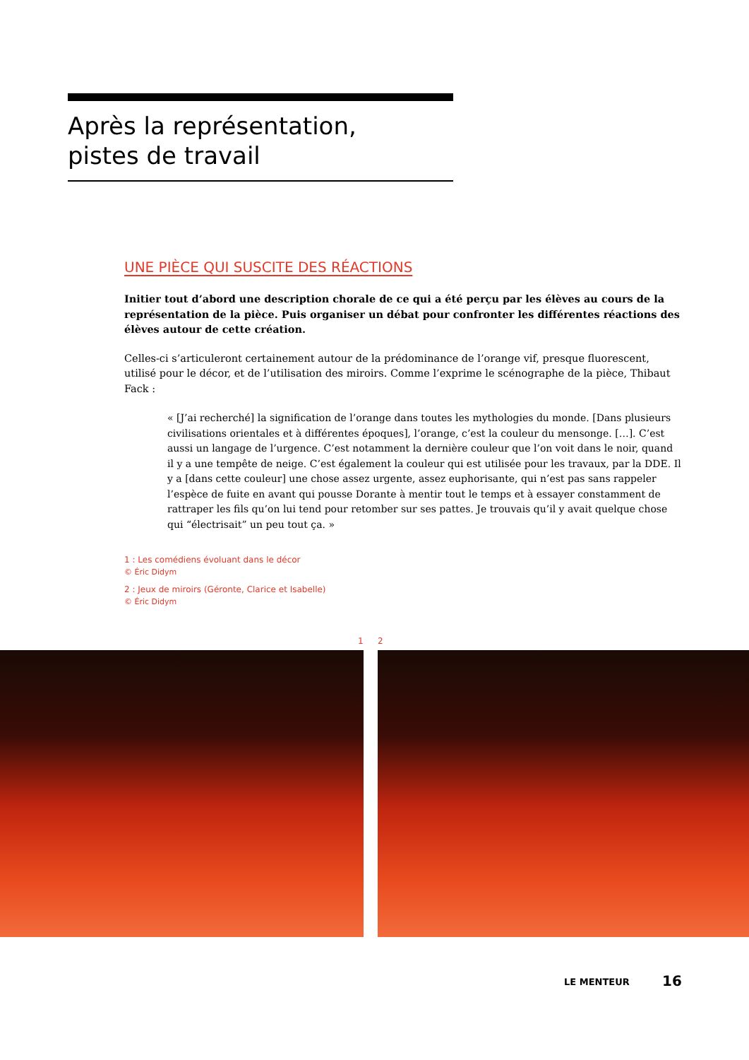Après la représentation,
pistes de travail
UNE PIÈCE QUI SUSCITE DES RÉACTIONS
Initier tout d’abord une description chorale de ce qui a été perçu par les élèves au cours de la représentation de la pièce. Puis organiser un débat pour confronter les différentes réactions des élèves autour de cette création.
Celles-ci s’articuleront certainement autour de la prédominance de l’orange vif, presque fluorescent, utilisé pour le décor, et de l’utilisation des miroirs. Comme l’exprime le scénographe de la pièce, Thibaut Fack :
« [J’ai recherché] la signification de l’orange dans toutes les mythologies du monde. [Dans plusieurs civilisations orientales et à différentes époques], l’orange, c’est la couleur du mensonge. […]. C’est aussi un langage de l’urgence. C’est notamment la dernière couleur que l’on voit dans le noir, quand il y a une tempête de neige. C’est également la couleur qui est utilisée pour les travaux, par la DDE. Il y a [dans cette couleur] une chose assez urgente, assez euphorisante, qui n’est pas sans rappeler l’espèce de fuite en avant qui pousse Dorante à mentir tout le temps et à essayer constamment de rattraper les fils qu’on lui tend pour retomber sur ses pattes. Je trouvais qu’il y avait quelque chose qui “électrisait” un peu tout ça. »
1 : Les comédiens évoluant dans le décor
© Éric Didym
2 : Jeux de miroirs (Géronte, Clarice et Isabelle)
© Éric Didym
1 2
LE MENTEUR 16